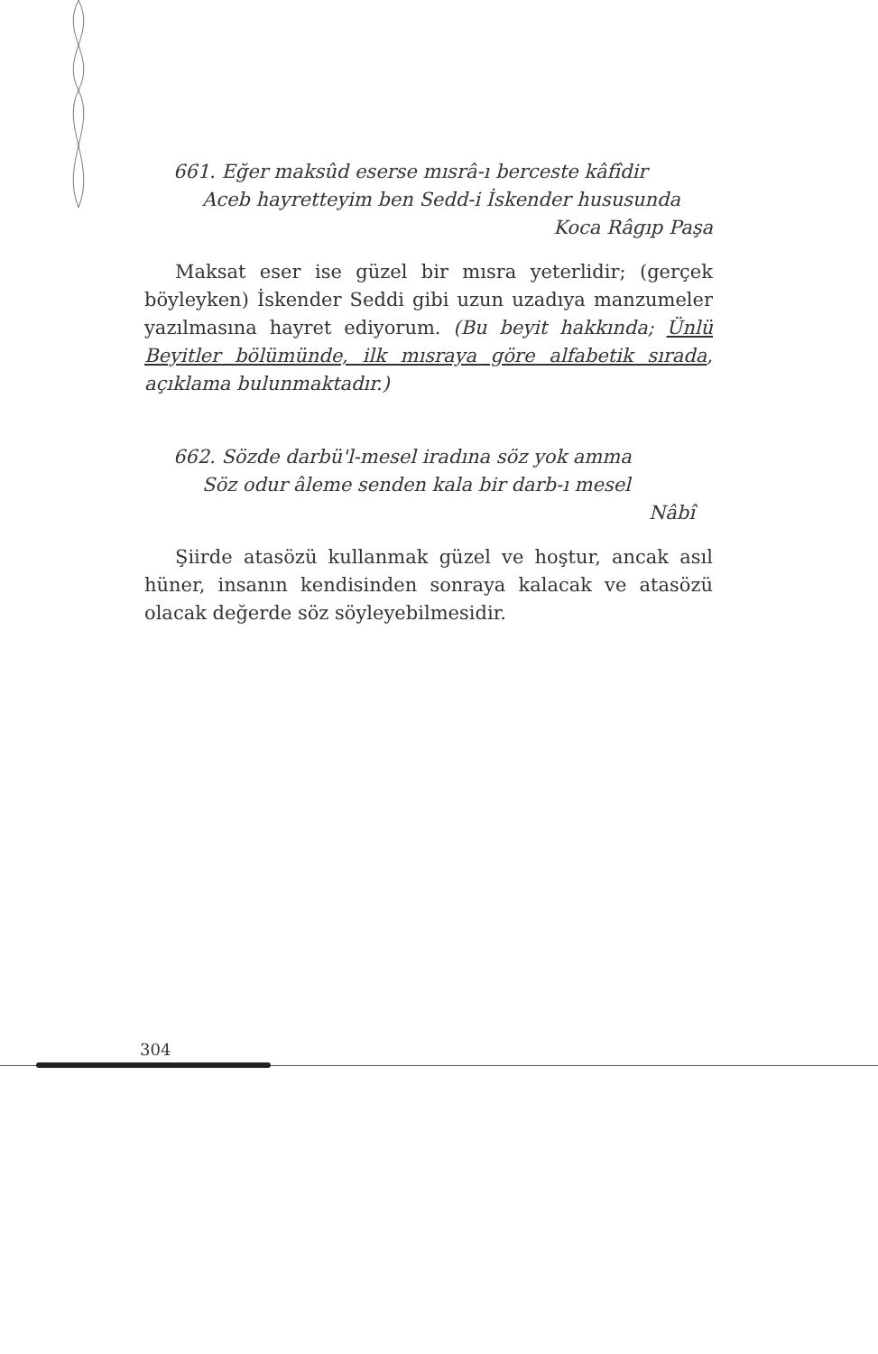661. Eğer maksûd eserse mısrâ-ı berceste kâfîdir
Aceb hayretteyim ben Sedd-i İskender hususunda
Koca Râgıp Paşa
Maksat eser ise güzel bir mısra yeterlidir; (gerçek böyleyken) İskender Seddi gibi uzun uzadıya manzumeler yazılmasına hayret ediyorum. (Bu beyit hakkında; Ünlü Beyitler bölümünde, ilk mısraya göre alfabetik sırada, açıklama bulunmaktadır.)
662. Sözde darbü'l-mesel iradına söz yok amma
Söz odur âleme senden kala bir darb-ı mesel
Nâbî
Şiirde atasözü kullanmak güzel ve hoştur, ancak asıl hüner, insanın kendisinden sonraya kalacak ve atasözü olacak değerde söz söyleyebilmesidir.
304